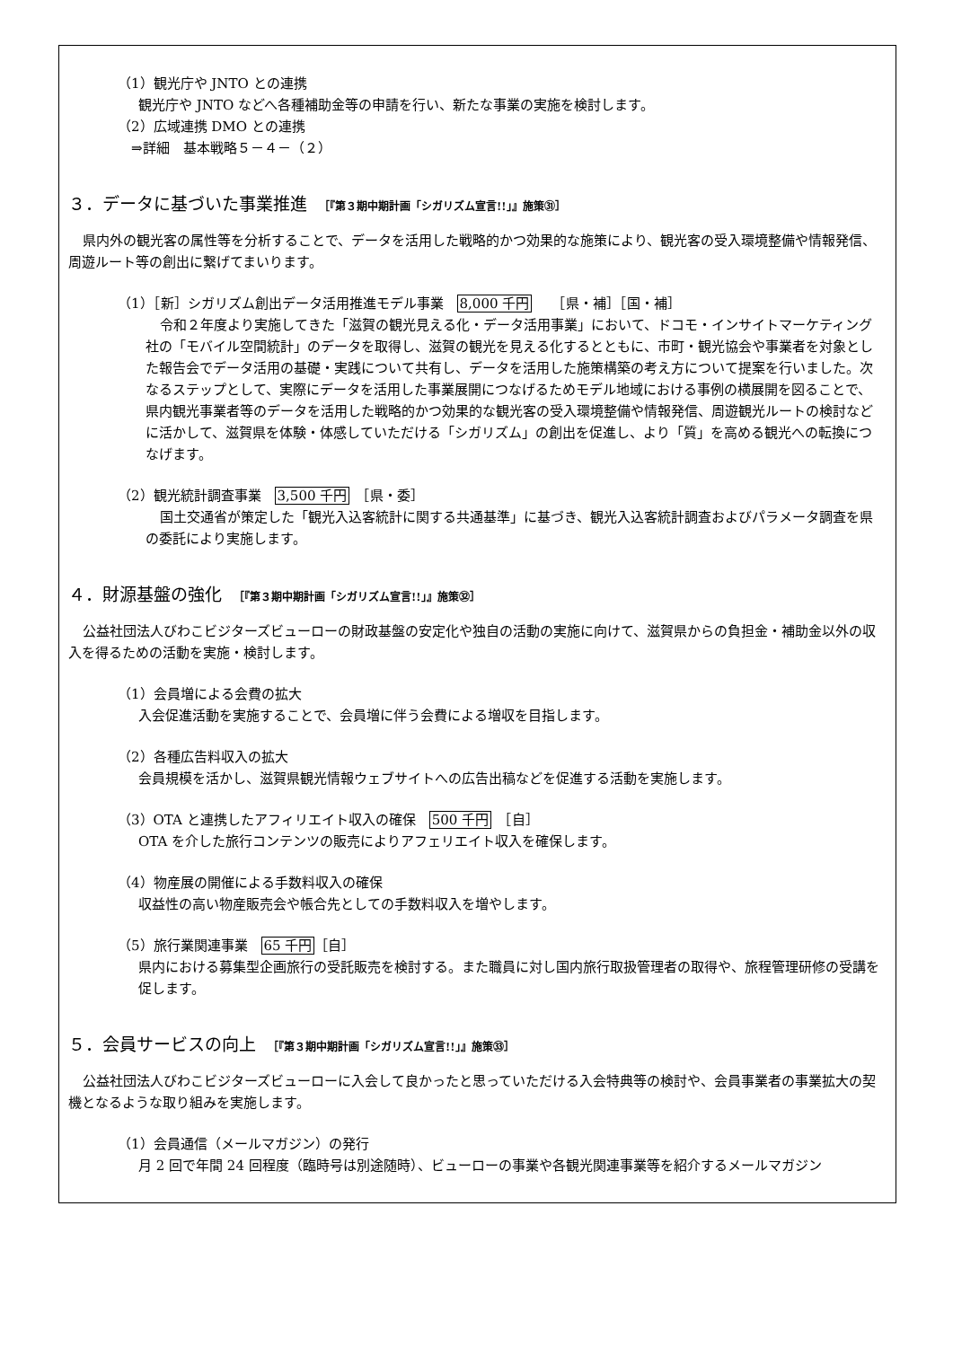（1）観光庁や JNTO との連携
観光庁や JNTO などへ各種補助金等の申請を行い、新たな事業の実施を検討します。
（2）広域連携 DMO との連携
　⇒詳細　基本戦略５－４－（２）
３．データに基づいた事業推進　［『第３期中期計画「シガリズム宣言!!」』施策㉛］
県内外の観光客の属性等を分析することで、データを活用した戦略的かつ効果的な施策により、観光客の受入環境整備や情報発信、周遊ルート等の創出に繋げてまいります。
（1）［新］シガリズム創出データ活用推進モデル事業　8,000 千円　　［県・補］［国・補］
令和２年度より実施してきた「滋賀の観光見える化・データ活用事業」において、ドコモ・インサイトマーケティング社の「モバイル空間統計」のデータを取得し、滋賀の観光を見える化するとともに、市町・観光協会や事業者を対象とした報告会でデータ活用の基礎・実践について共有し、データを活用した施策構築の考え方について提案を行いました。次なるステップとして、実際にデータを活用した事業展開につなげるためモデル地域における事例の横展開を図ることで、県内観光事業者等のデータを活用した戦略的かつ効果的な観光客の受入環境整備や情報発信、周遊観光ルートの検討などに活かして、滋賀県を体験・体感していただける「シガリズム」の創出を促進し、より「質」を高める観光への転換につなげます。
（2）観光統計調査事業　3,500 千円　［県・委］
国土交通省が策定した「観光入込客統計に関する共通基準」に基づき、観光入込客統計調査およびパラメータ調査を県の委託により実施します。
４．財源基盤の強化　［『第３期中期計画「シガリズム宣言!!」』施策㉜］
公益社団法人びわこビジターズビューローの財政基盤の安定化や独自の活動の実施に向けて、滋賀県からの負担金・補助金以外の収入を得るための活動を実施・検討します。
（1）会員増による会費の拡大
入会促進活動を実施することで、会員増に伴う会費による増収を目指します。
（2）各種広告料収入の拡大
会員規模を活かし、滋賀県観光情報ウェブサイトへの広告出稿などを促進する活動を実施します。
（3）OTA と連携したアフィリエイト収入の確保　500 千円　［自］
OTA を介した旅行コンテンツの販売によりアフェリエイト収入を確保します。
（4）物産展の開催による手数料収入の確保
収益性の高い物産販売会や帳合先としての手数料収入を増やします。
（5）旅行業関連事業　65 千円［自］
県内における募集型企画旅行の受託販売を検討する。また職員に対し国内旅行取扱管理者の取得や、旅程管理研修の受講を促します。
５．会員サービスの向上　［『第３期中期計画「シガリズム宣言!!」』施策㉝］
公益社団法人びわこビジターズビューローに入会して良かったと思っていただける入会特典等の検討や、会員事業者の事業拡大の契機となるような取り組みを実施します。
（1）会員通信（メールマガジン）の発行
月 2 回で年間 24 回程度（臨時号は別途随時）、ビューローの事業や各観光関連事業等を紹介するメールマガジン